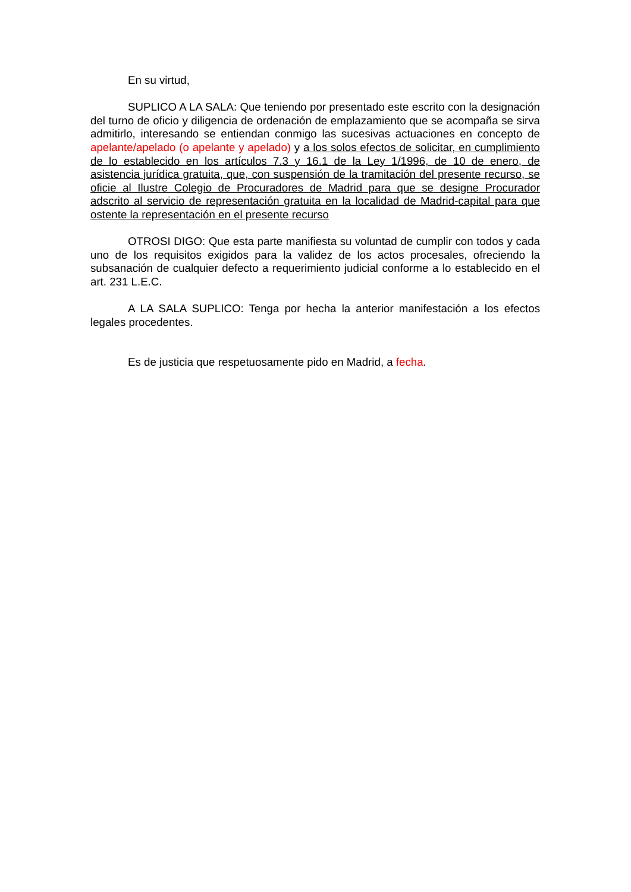En su virtud,
SUPLICO A LA SALA: Que teniendo por presentado este escrito con la designación del turno de oficio y diligencia de ordenación de emplazamiento que se acompaña se sirva admitirlo, interesando se entiendan conmigo las sucesivas actuaciones en concepto de apelante/apelado (o apelante y apelado) y a los solos efectos de solicitar, en cumplimiento de lo establecido en los artículos 7.3 y 16.1 de la Ley 1/1996, de 10 de enero, de asistencia jurídica gratuita, que, con suspensión de la tramitación del presente recurso, se oficie al Ilustre Colegio de Procuradores de Madrid para que se designe Procurador adscrito al servicio de representación gratuita en la localidad de Madrid-capital para que ostente la representación en el presente recurso
OTROSI DIGO: Que esta parte manifiesta su voluntad de cumplir con todos y cada uno de los requisitos exigidos para la validez de los actos procesales, ofreciendo la subsanación de cualquier defecto a requerimiento judicial conforme a lo establecido en el art. 231 L.E.C.
A LA SALA SUPLICO: Tenga por hecha la anterior manifestación a los efectos legales procedentes.
Es de justicia que respetuosamente pido en Madrid, a fecha.